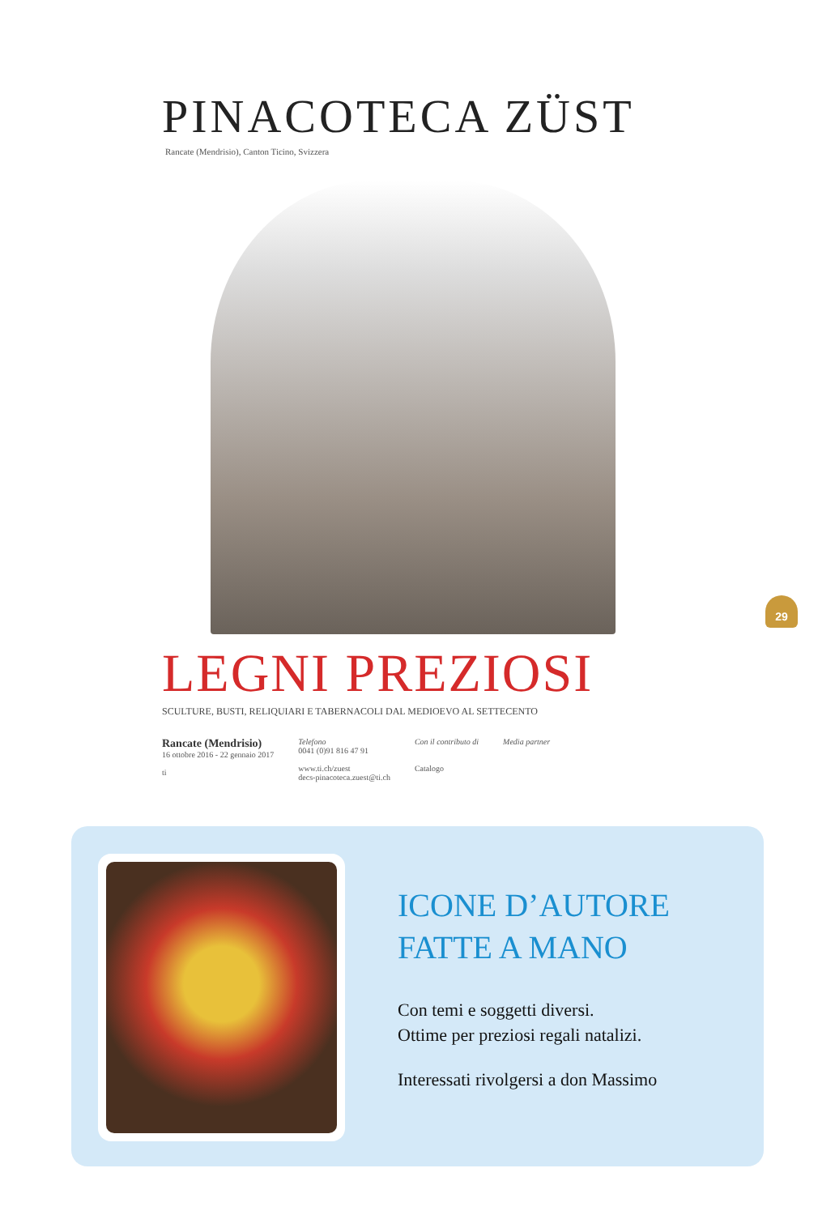PINACOTECA ZÜST
Rancate (Mendrisio), Canton Ticino, Svizzera
LEGNI PREZIOSI
SCULTURE, BUSTI, RELIQUIARI E TABERNACOLI DAL MEDIOEVO AL SETTECENTO
Rancate (Mendrisio)
16 ottobre 2016 - 22 gennaio 2017
ti
Telefono
0041 (0)91 816 47 91
www.ti.ch/zuest
decs-pinacoteca.zuest@ti.ch
Con il contributo di
Catalogo
Media partner
29
ICONE D’AUTORE
FATTE A MANO
Con temi e soggetti diversi.
Ottime per preziosi regali natalizi.
Interessati rivolgersi a don Massimo